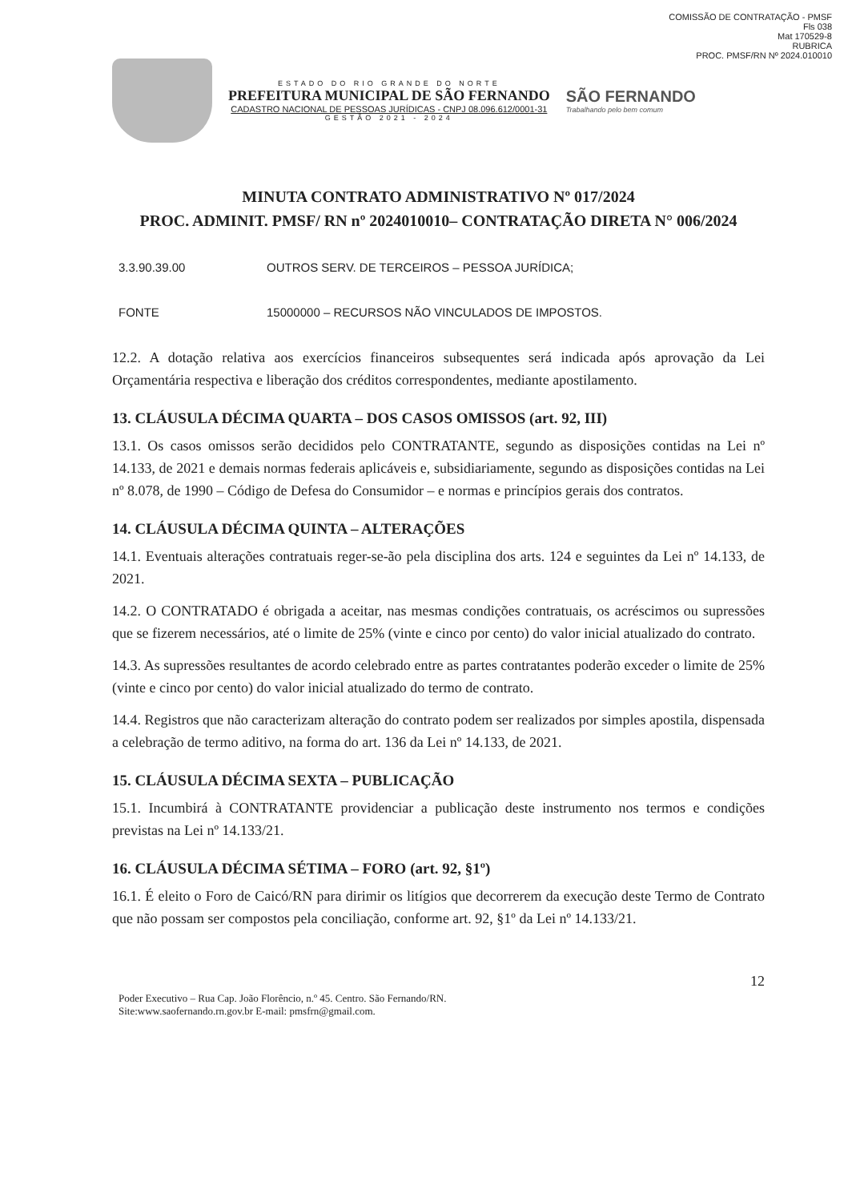COMISSÃO DE CONTRATAÇÃO - PMSF
Fls 038
Mat 170529-8
RUBRICA
PROC. PMSF/RN Nº 2024.010010
ESTADO DO RIO GRANDE DO NORTE
PREFEITURA MUNICIPAL DE SÃO FERNANDO
CADASTRO NACIONAL DE PESSOAS JURÍDICAS - CNPJ 08.096.612/0001-31
GESTÃO 2021 - 2024
SÃO FERNANDO
Trabalhando pelo bem comum
MINUTA CONTRATO ADMINISTRATIVO Nº 017/2024
PROC. ADMINIT. PMSF/ RN nº 2024010010– CONTRATAÇÃO DIRETA N° 006/2024
3.3.90.39.00 OUTROS SERV. DE TERCEIROS – PESSOA JURÍDICA;
FONTE 15000000 – RECURSOS NÃO VINCULADOS DE IMPOSTOS.
12.2. A dotação relativa aos exercícios financeiros subsequentes será indicada após aprovação da Lei Orçamentária respectiva e liberação dos créditos correspondentes, mediante apostilamento.
13. CLÁUSULA DÉCIMA QUARTA – DOS CASOS OMISSOS (art. 92, III)
13.1. Os casos omissos serão decididos pelo CONTRATANTE, segundo as disposições contidas na Lei nº 14.133, de 2021 e demais normas federais aplicáveis e, subsidiariamente, segundo as disposições contidas na Lei nº 8.078, de 1990 – Código de Defesa do Consumidor – e normas e princípios gerais dos contratos.
14. CLÁUSULA DÉCIMA QUINTA – ALTERAÇÕES
14.1. Eventuais alterações contratuais reger-se-ão pela disciplina dos arts. 124 e seguintes da Lei nº 14.133, de 2021.
14.2. O CONTRATADO é obrigada a aceitar, nas mesmas condições contratuais, os acréscimos ou supressões que se fizerem necessários, até o limite de 25% (vinte e cinco por cento) do valor inicial atualizado do contrato.
14.3. As supressões resultantes de acordo celebrado entre as partes contratantes poderão exceder o limite de 25% (vinte e cinco por cento) do valor inicial atualizado do termo de contrato.
14.4. Registros que não caracterizam alteração do contrato podem ser realizados por simples apostila, dispensada a celebração de termo aditivo, na forma do art. 136 da Lei nº 14.133, de 2021.
15. CLÁUSULA DÉCIMA SEXTA – PUBLICAÇÃO
15.1. Incumbirá à CONTRATANTE providenciar a publicação deste instrumento nos termos e condições previstas na Lei nº 14.133/21.
16. CLÁUSULA DÉCIMA SÉTIMA – FORO (art. 92, §1º)
16.1. É eleito o Foro de Caicó/RN para dirimir os litígios que decorrerem da execução deste Termo de Contrato que não possam ser compostos pela conciliação, conforme art. 92, §1º da Lei nº 14.133/21.
12
Poder Executivo – Rua Cap. João Florêncio, n.º 45. Centro. São Fernando/RN.
Site:www.saofernando.rn.gov.br E-mail: pmsfrn@gmail.com.